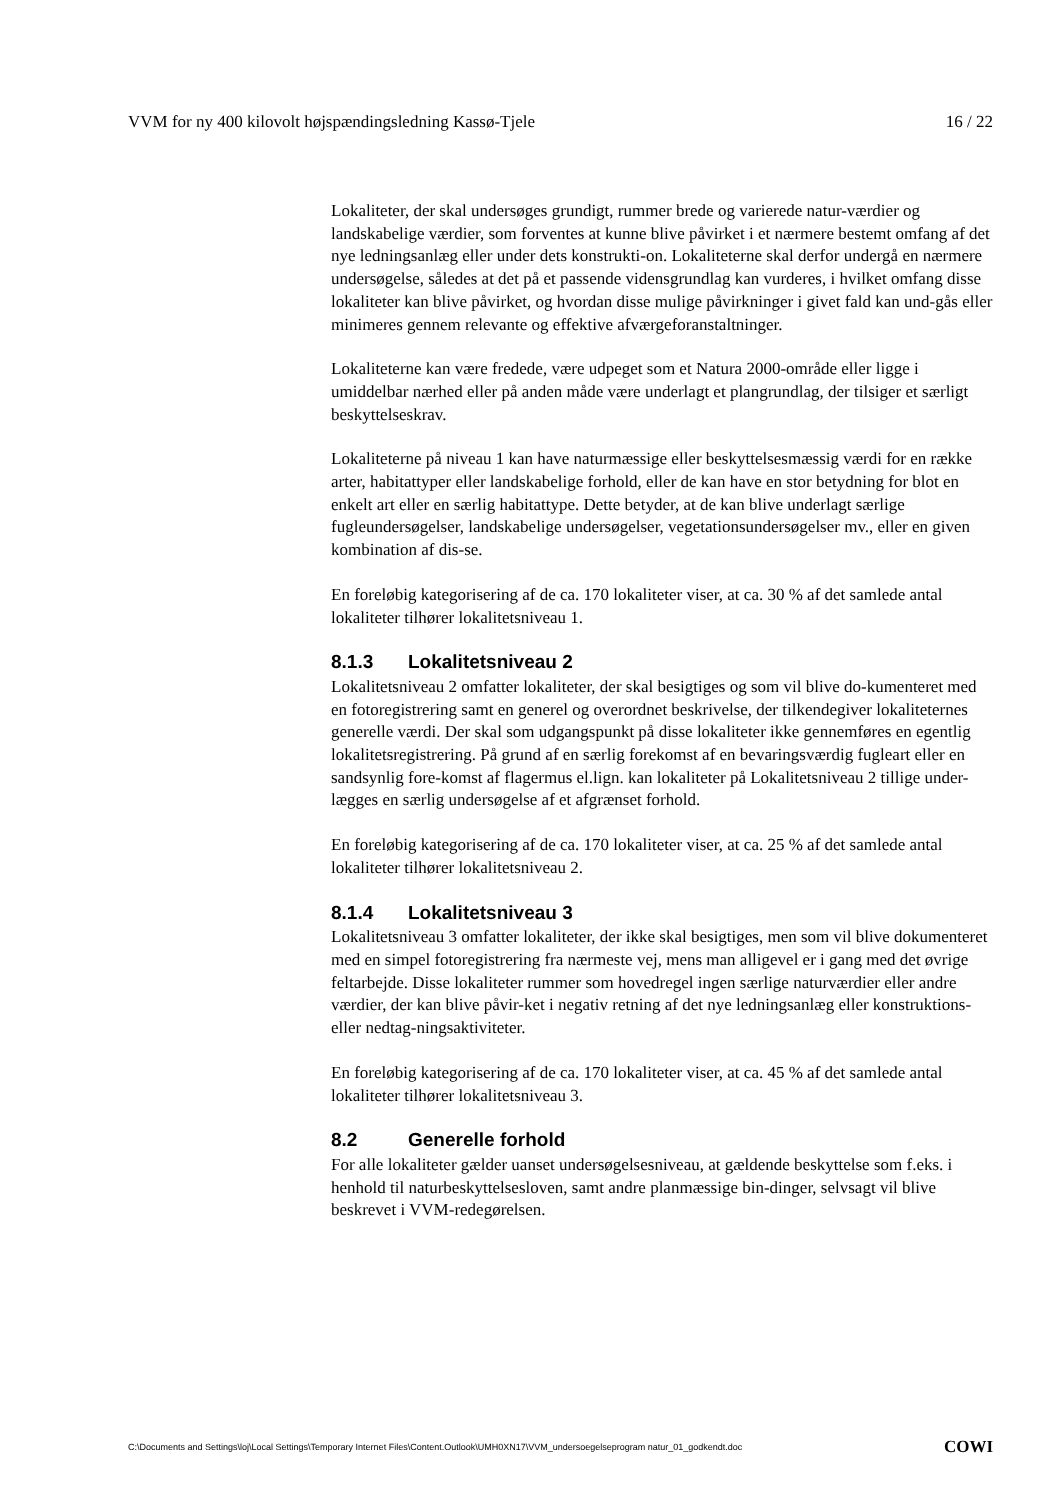VVM for ny 400 kilovolt højspændingsledning Kassø-Tjele 16 / 22
Lokaliteter, der skal undersøges grundigt, rummer brede og varierede natur-værdier og landskabelige værdier, som forventes at kunne blive påvirket i et nærmere bestemt omfang af det nye ledningsanlæg eller under dets konstrukti-on. Lokaliteterne skal derfor undergå en nærmere undersøgelse, således at det på et passende vidensgrundlag kan vurderes, i hvilket omfang disse lokaliteter kan blive påvirket, og hvordan disse mulige påvirkninger i givet fald kan und-gås eller minimeres gennem relevante og effektive afværgeforanstaltninger.
Lokaliteterne kan være fredede, være udpeget som et Natura 2000-område eller ligge i umiddelbar nærhed eller på anden måde være underlagt et plangrundlag, der tilsiger et særligt beskyttelseskrav.
Lokaliteterne på niveau 1 kan have naturmæssige eller beskyttelsesmæssig værdi for en række arter, habitattyper eller landskabelige forhold, eller de kan have en stor betydning for blot en enkelt art eller en særlig habitattype. Dette betyder, at de kan blive underlagt særlige fugleundersøgelser, landskabelige undersøgelser, vegetationsundersøgelser mv., eller en given kombination af dis-se.
En foreløbig kategorisering af de ca. 170 lokaliteter viser, at ca. 30 % af det samlede antal lokaliteter tilhører lokalitetsniveau 1.
8.1.3 Lokalitetsniveau 2
Lokalitetsniveau 2 omfatter lokaliteter, der skal besigtiges og som vil blive do-kumenteret med en fotoregistrering samt en generel og overordnet beskrivelse, der tilkendegiver lokaliteternes generelle værdi. Der skal som udgangspunkt på disse lokaliteter ikke gennemføres en egentlig lokalitetsregistrering. På grund af en særlig forekomst af en bevaringsværdig fugleart eller en sandsynlig fore-komst af flagermus el.lign. kan lokaliteter på Lokalitetsniveau 2 tillige under-lægges en særlig undersøgelse af et afgrænset forhold.
En foreløbig kategorisering af de ca. 170 lokaliteter viser, at ca. 25 % af det samlede antal lokaliteter tilhører lokalitetsniveau 2.
8.1.4 Lokalitetsniveau 3
Lokalitetsniveau 3 omfatter lokaliteter, der ikke skal besigtiges, men som vil blive dokumenteret med en simpel fotoregistrering fra nærmeste vej, mens man alligevel er i gang med det øvrige feltarbejde. Disse lokaliteter rummer som hovedregel ingen særlige naturværdier eller andre værdier, der kan blive påvir-ket i negativ retning af det nye ledningsanlæg eller konstruktions- eller nedtag-ningsaktiviteter.
En foreløbig kategorisering af de ca. 170 lokaliteter viser, at ca. 45 % af det samlede antal lokaliteter tilhører lokalitetsniveau 3.
8.2 Generelle forhold
For alle lokaliteter gælder uanset undersøgelsesniveau, at gældende beskyttelse som f.eks. i henhold til naturbeskyttelsesloven, samt andre planmæssige bin-dinger, selvsagt vil blive beskrevet i VVM-redegørelsen.
C:\Documents and Settings\loj\Local Settings\Temporary Internet Files\Content.Outlook\UMH0XN17\VVM_undersoegelseprogram natur_01_godkendt.doc COWI